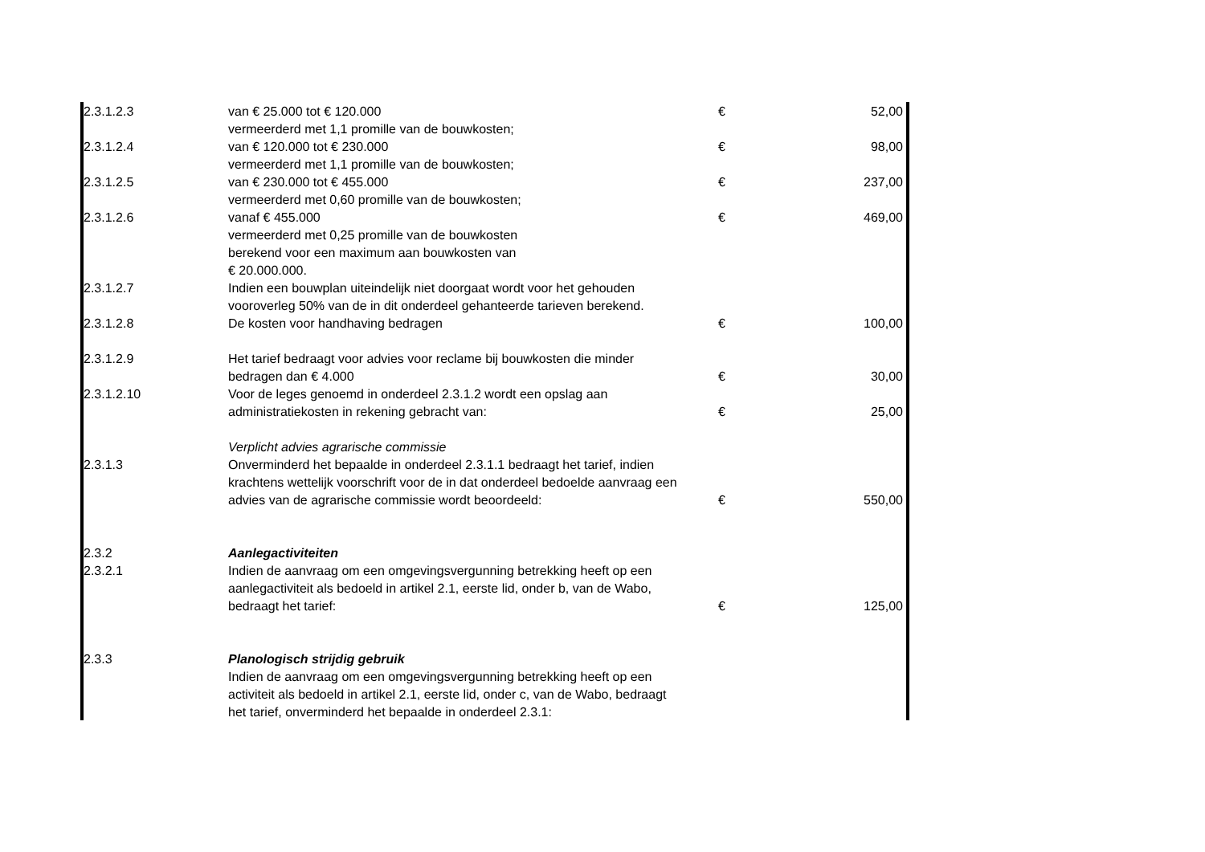| 2.3.1.2.3 | van € 25.000 tot € 120.000 | € | 52,00 |
| | vermeerderd met 1,1 promille van de bouwkosten; | | |
| 2.3.1.2.4 | van € 120.000 tot € 230.000 | € | 98,00 |
| | vermeerderd met 1,1 promille van de bouwkosten; | | |
| 2.3.1.2.5 | van € 230.000 tot € 455.000 | € | 237,00 |
| | vermeerderd met 0,60 promille van de bouwkosten; | | |
| 2.3.1.2.6 | vanaf € 455.000 | € | 469,00 |
| | vermeerderd met 0,25 promille van de bouwkosten berekend voor een maximum aan bouwkosten van € 20.000.000. | | |
| 2.3.1.2.7 | Indien een bouwplan uiteindelijk niet doorgaat wordt voor het gehouden vooroverleg 50% van de in dit onderdeel gehanteerde tarieven berekend. | | |
| 2.3.1.2.8 | De kosten voor handhaving bedragen | € | 100,00 |
| 2.3.1.2.9 | Het tarief bedraagt voor advies voor reclame bij bouwkosten die minder bedragen dan € 4.000 | € | 30,00 |
| 2.3.1.2.10 | Voor de leges genoemd in onderdeel 2.3.1.2 wordt een opslag aan administratiekosten in rekening gebracht van: | € | 25,00 |
| | Verplicht advies agrarische commissie | | |
| 2.3.1.3 | Onverminderd het bepaalde in onderdeel 2.3.1.1 bedraagt het tarief, indien krachtens wettelijk voorschrift voor de in dat onderdeel bedoelde aanvraag een advies van de agrarische commissie wordt beoordeeld: | € | 550,00 |
| 2.3.2 | Aanlegactiviteiten | | |
| 2.3.2.1 | Indien de aanvraag om een omgevingsvergunning betrekking heeft op een aanlegactiviteit als bedoeld in artikel 2.1, eerste lid, onder b, van de Wabo, bedraagt het tarief: | € | 125,00 |
| 2.3.3 | Planologisch strijdig gebruik | | |
| | Indien de aanvraag om een omgevingsvergunning betrekking heeft op een activiteit als bedoeld in artikel 2.1, eerste lid, onder c, van de Wabo, bedraagt het tarief, onverminderd het bepaalde in onderdeel 2.3.1: | | |